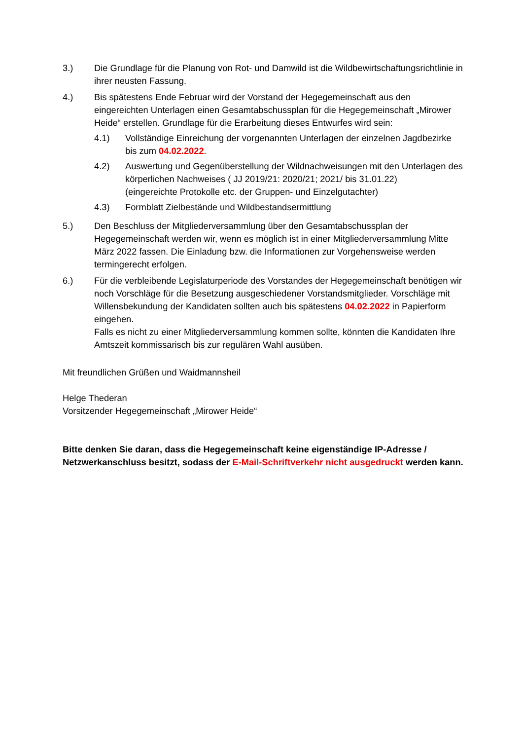3.) Die Grundlage für die Planung von Rot- und Damwild ist die Wildbewirtschaftungsrichtlinie in ihrer neusten Fassung.
4.) Bis spätestens Ende Februar wird der Vorstand der Hegegemeinschaft aus den eingereichten Unterlagen einen Gesamtabschussplan für die Hegegemeinschaft „Mirower Heide“ erstellen. Grundlage für die Erarbeitung dieses Entwurfes wird sein:
4.1) Vollständige Einreichung der vorgenannten Unterlagen der einzelnen Jagdbezirke bis zum 04.02.2022.
4.2) Auswertung und Gegenüberstellung der Wildnachweisungen mit den Unterlagen des körperlichen Nachweises ( JJ 2019/21: 2020/21; 2021/ bis 31.01.22)
(eingereichte Protokolle etc. der Gruppen- und Einzelgutachter)
4.3) Formblatt Zielbestände und Wildbestandsermittlung
5.) Den Beschluss der Mitgliederversammlung über den Gesamtabschussplan der Hegegemeinschaft werden wir, wenn es möglich ist in einer Mitgliederversammlung Mitte März 2022 fassen. Die Einladung bzw. die Informationen zur Vorgehensweise werden termingerecht erfolgen.
6.) Für die verbleibende Legislaturperiode des Vorstandes der Hegegemeinschaft benötigen wir noch Vorschläge für die Besetzung ausgeschiedener Vorstandsmitglieder. Vorschläge mit Willensbekundung der Kandidaten sollten auch bis spätestens 04.02.2022 in Papierform eingehen.
Falls es nicht zu einer Mitgliederversammlung kommen sollte, könnten die Kandidaten Ihre Amtszeit kommissarisch bis zur regulären Wahl ausüben.
Mit freundlichen Grüßen und Waidmannsheil
Helge Thederan
Vorsitzender Hegegemeinschaft „Mirower Heide“
Bitte denken Sie daran, dass die Hegegemeinschaft keine eigenständige IP-Adresse / Netzwerkanschluss besitzt, sodass der E-Mail-Schriftverkehr nicht ausgedruckt werden kann.